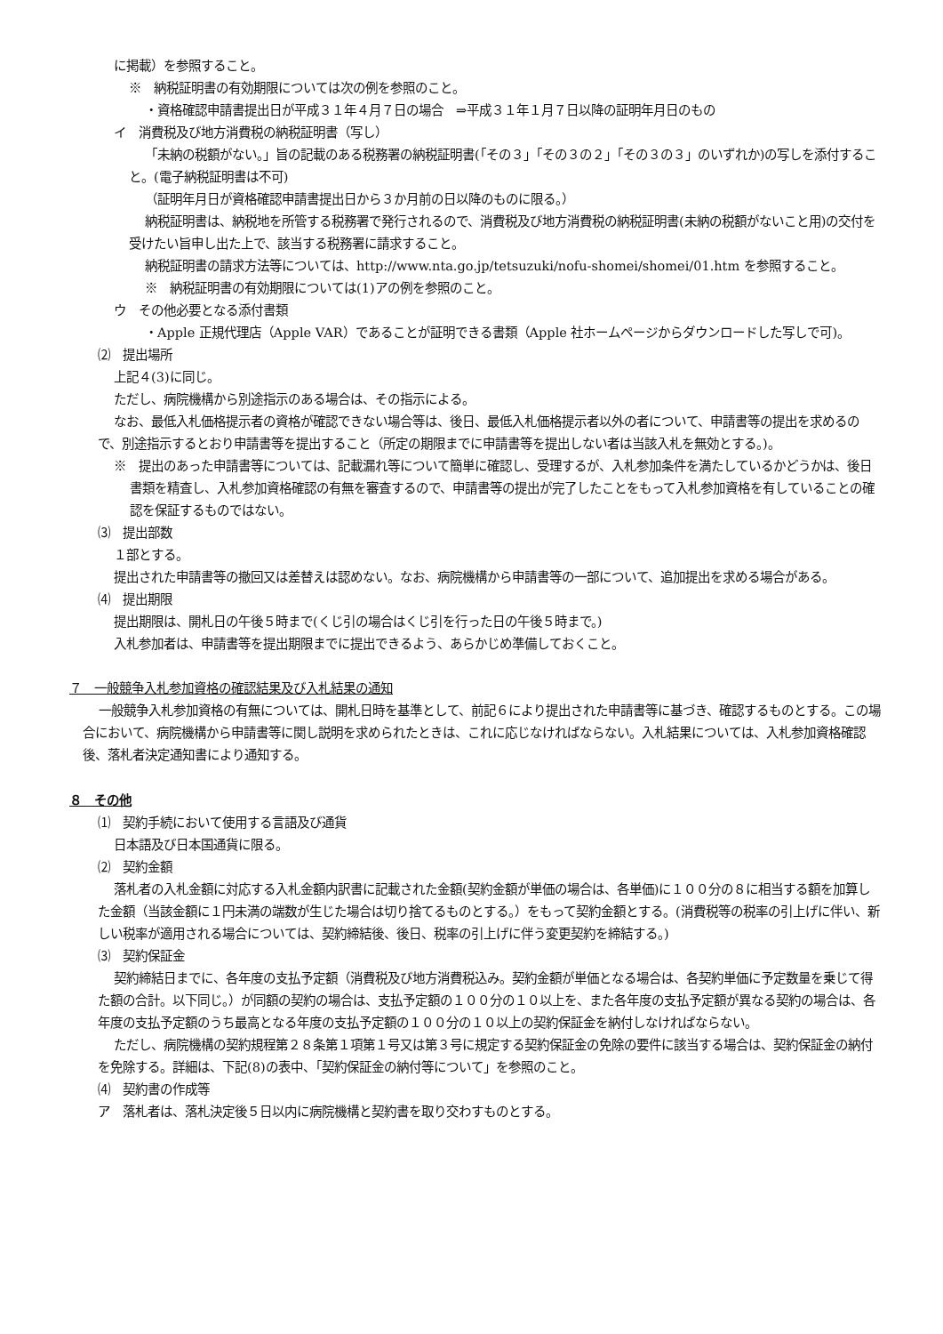に掲載）を参照すること。
※　納税証明書の有効期限については次の例を参照のこと。
・資格確認申請書提出日が平成３１年４月７日の場合　⇒平成３１年１月７日以降の証明年月日のもの
イ　消費税及び地方消費税の納税証明書（写し）
「未納の税額がない。」旨の記載のある税務署の納税証明書(「その３」「その３の２」「その３の３」のいずれか)の写しを添付すること。(電子納税証明書は不可)
（証明年月日が資格確認申請書提出日から３か月前の日以降のものに限る。）
納税証明書は、納税地を所管する税務署で発行されるので、消費税及び地方消費税の納税証明書(未納の税額がないこと用)の交付を受けたい旨申し出た上で、該当する税務署に請求すること。
納税証明書の請求方法等については、http://www.nta.go.jp/tetsuzuki/nofu-shomei/shomei/01.htm を参照すること。
※　納税証明書の有効期限については(1)アの例を参照のこと。
ウ　その他必要となる添付書類
・Apple 正規代理店（Apple VAR）であることが証明できる書類（Apple 社ホームページからダウンロードした写しで可)。
⑵　提出場所
上記４(3)に同じ。
ただし、病院機構から別途指示のある場合は、その指示による。
なお、最低入札価格提示者の資格が確認できない場合等は、後日、最低入札価格提示者以外の者について、申請書等の提出を求めるので、別途指示するとおり申請書等を提出すること（所定の期限までに申請書等を提出しない者は当該入札を無効とする。)。
※　提出のあった申請書等については、記載漏れ等について簡単に確認し、受理するが、入札参加条件を満たしているかどうかは、後日書類を精査し、入札参加資格確認の有無を審査するので、申請書等の提出が完了したことをもって入札参加資格を有していることの確認を保証するものではない。
⑶　提出部数
１部とする。
提出された申請書等の撤回又は差替えは認めない。なお、病院機構から申請書等の一部について、追加提出を求める場合がある。
⑷　提出期限
提出期限は、開札日の午後５時まで(くじ引の場合はくじ引を行った日の午後５時まで。)
入札参加者は、申請書等を提出期限までに提出できるよう、あらかじめ準備しておくこと。
７　一般競争入札参加資格の確認結果及び入札結果の通知
一般競争入札参加資格の有無については、開札日時を基準として、前記６により提出された申請書等に基づき、確認するものとする。この場合において、病院機構から申請書等に関し説明を求められたときは、これに応じなければならない。入札結果については、入札参加資格確認後、落札者決定通知書により通知する。
８　その他
⑴　契約手続において使用する言語及び通貨
日本語及び日本国通貨に限る。
⑵　契約金額
落札者の入札金額に対応する入札金額内訳書に記載された金額(契約金額が単価の場合は、各単価)に１００分の８に相当する額を加算した金額（当該金額に１円未満の端数が生じた場合は切り捨てるものとする。）をもって契約金額とする。(消費税等の税率の引上げに伴い、新しい税率が適用される場合については、契約締結後、後日、税率の引上げに伴う変更契約を締結する。)
⑶　契約保証金
契約締結日までに、各年度の支払予定額（消費税及び地方消費税込み。契約金額が単価となる場合は、各契約単価に予定数量を乗じて得た額の合計。以下同じ。）が同額の契約の場合は、支払予定額の１００分の１０以上を、また各年度の支払予定額が異なる契約の場合は、各年度の支払予定額のうち最高となる年度の支払予定額の１００分の１０以上の契約保証金を納付しなければならない。
ただし、病院機構の契約規程第２８条第１項第１号又は第３号に規定する契約保証金の免除の要件に該当する場合は、契約保証金の納付を免除する。詳細は、下記(8)の表中、「契約保証金の納付等について」を参照のこと。
⑷　契約書の作成等
ア　落札者は、落札決定後５日以内に病院機構と契約書を取り交わすものとする。